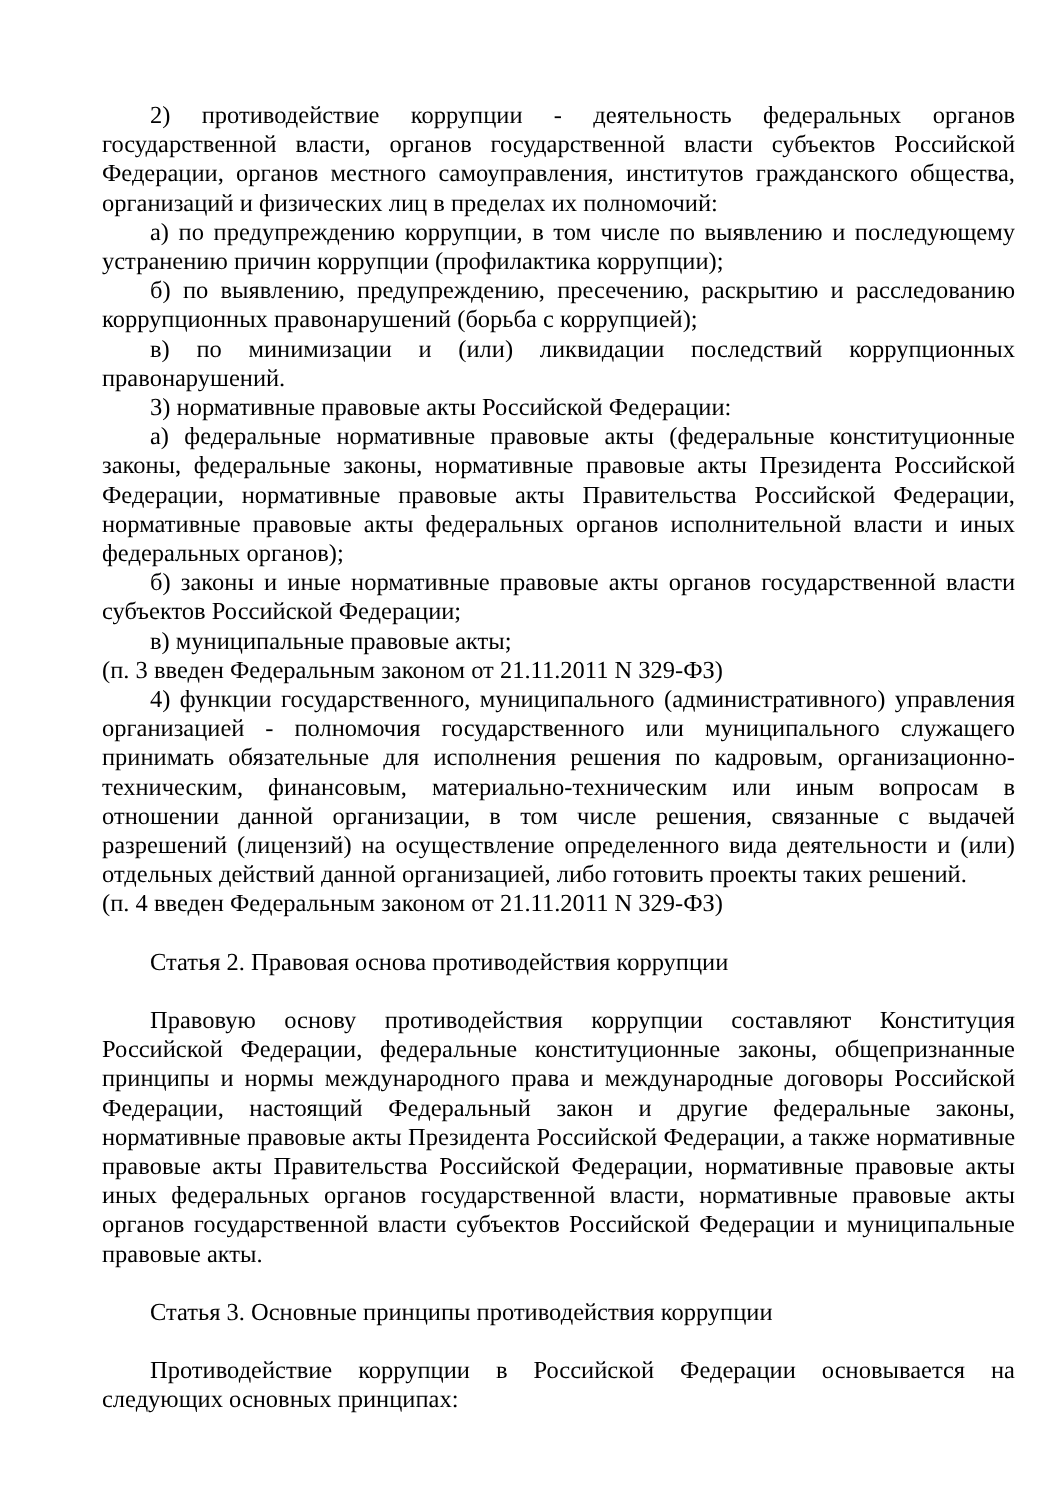2) противодействие коррупции - деятельность федеральных органов государственной власти, органов государственной власти субъектов Российской Федерации, органов местного самоуправления, институтов гражданского общества, организаций и физических лиц в пределах их полномочий:
а) по предупреждению коррупции, в том числе по выявлению и последующему устранению причин коррупции (профилактика коррупции);
б) по выявлению, предупреждению, пресечению, раскрытию и расследованию коррупционных правонарушений (борьба с коррупцией);
в) по минимизации и (или) ликвидации последствий коррупционных правонарушений.
3) нормативные правовые акты Российской Федерации:
а) федеральные нормативные правовые акты (федеральные конституционные законы, федеральные законы, нормативные правовые акты Президента Российской Федерации, нормативные правовые акты Правительства Российской Федерации, нормативные правовые акты федеральных органов исполнительной власти и иных федеральных органов);
б) законы и иные нормативные правовые акты органов государственной власти субъектов Российской Федерации;
в) муниципальные правовые акты;
(п. 3 введен Федеральным законом от 21.11.2011 N 329-ФЗ)
4) функции государственного, муниципального (административного) управления организацией - полномочия государственного или муниципального служащего принимать обязательные для исполнения решения по кадровым, организационно-техническим, финансовым, материально-техническим или иным вопросам в отношении данной организации, в том числе решения, связанные с выдачей разрешений (лицензий) на осуществление определенного вида деятельности и (или) отдельных действий данной организацией, либо готовить проекты таких решений.
(п. 4 введен Федеральным законом от 21.11.2011 N 329-ФЗ)
Статья 2. Правовая основа противодействия коррупции
Правовую основу противодействия коррупции составляют Конституция Российской Федерации, федеральные конституционные законы, общепризнанные принципы и нормы международного права и международные договоры Российской Федерации, настоящий Федеральный закон и другие федеральные законы, нормативные правовые акты Президента Российской Федерации, а также нормативные правовые акты Правительства Российской Федерации, нормативные правовые акты иных федеральных органов государственной власти, нормативные правовые акты органов государственной власти субъектов Российской Федерации и муниципальные правовые акты.
Статья 3. Основные принципы противодействия коррупции
Противодействие коррупции в Российской Федерации основывается на следующих основных принципах: